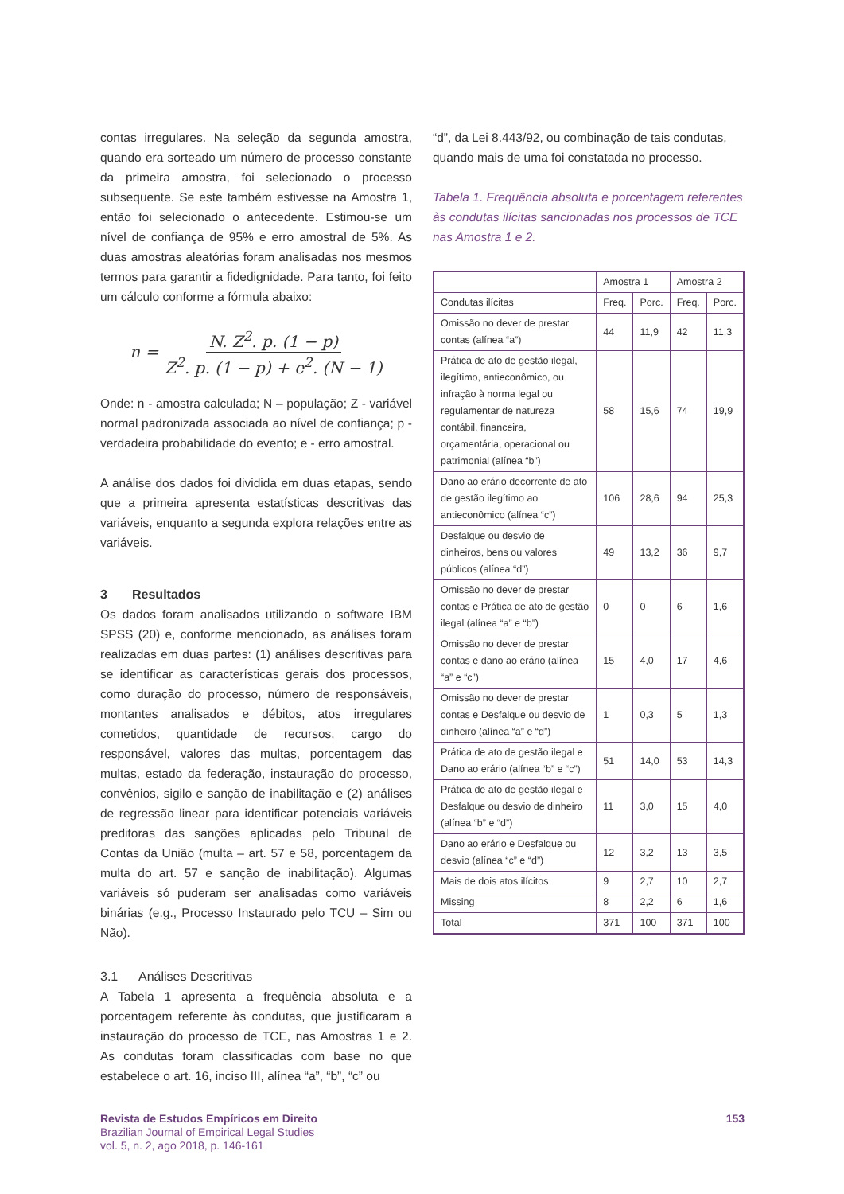contas irregulares. Na seleção da segunda amostra, quando era sorteado um número de processo constante da primeira amostra, foi selecionado o processo subsequente. Se este também estivesse na Amostra 1, então foi selecionado o antecedente. Estimou-se um nível de confiança de 95% e erro amostral de 5%. As duas amostras aleatórias foram analisadas nos mesmos termos para garantir a fidedignidade. Para tanto, foi feito um cálculo conforme a fórmula abaixo:
n = N. Z<sup>2</sup>. p. (1 − p) Z<sup>2</sup>. p. (1 − p) + e<sup>2</sup>. (N − 1)
Onde: n - amostra calculada; N – população; Z - variável normal padronizada associada ao nível de confiança; p - verdadeira probabilidade do evento; e - erro amostral.
A análise dos dados foi dividida em duas etapas, sendo que a primeira apresenta estatísticas descritivas das variáveis, enquanto a segunda explora relações entre as variáveis.
3 Resultados
Os dados foram analisados utilizando o software IBM SPSS (20) e, conforme mencionado, as análises foram realizadas em duas partes: (1) análises descritivas para se identificar as características gerais dos processos, como duração do processo, número de responsáveis, montantes analisados e débitos, atos irregulares cometidos, quantidade de recursos, cargo do responsável, valores das multas, porcentagem das multas, estado da federação, instauração do processo, convênios, sigilo e sanção de inabilitação e (2) análises de regressão linear para identificar potenciais variáveis preditoras das sanções aplicadas pelo Tribunal de Contas da União (multa – art. 57 e 58, porcentagem da multa do art. 57 e sanção de inabilitação). Algumas variáveis só puderam ser analisadas como variáveis binárias (e.g., Processo Instaurado pelo TCU – Sim ou Não).
3.1 Análises Descritivas
A Tabela 1 apresenta a frequência absoluta e a porcentagem referente às condutas, que justificaram a instauração do processo de TCE, nas Amostras 1 e 2. As condutas foram classificadas com base no que estabelece o art. 16, inciso III, alínea “a”, “b”, “c” ou
“d”, da Lei 8.443/92, ou combinação de tais condutas, quando mais de uma foi constatada no processo.
Tabela 1. Frequência absoluta e porcentagem referentes às condutas ilícitas sancionadas nos processos de TCE nas Amostra 1 e 2.
| | Amostra 1 | | Amostra 2 | |
| Condutas ilícitas | Freq. | Porc. | Freq. | Porc. |
| Omissão no dever de prestar contas (alínea “a”) | 44 | 11,9 | 42 | 11,3 |
| Prática de ato de gestão ilegal, ilegítimo, antieconômico, ou infração à norma legal ou regulamentar de natureza contábil, financeira, orçamentária, operacional ou patrimonial (alínea “b”) | 58 | 15,6 | 74 | 19,9 |
| Dano ao erário decorrente de ato de gestão ilegítimo ao antieconômico (alínea “c”) | 106 | 28,6 | 94 | 25,3 |
| Desfalque ou desvio de dinheiros, bens ou valores públicos (alínea “d”) | 49 | 13,2 | 36 | 9,7 |
| Omissão no dever de prestar contas e Prática de ato de gestão ilegal (alínea “a” e “b”) | 0 | 0 | 6 | 1,6 |
| Omissão no dever de prestar contas e dano ao erário (alínea “a” e “c”) | 15 | 4,0 | 17 | 4,6 |
| Omissão no dever de prestar contas e Desfalque ou desvio de dinheiro (alínea “a” e “d”) | 1 | 0,3 | 5 | 1,3 |
| Prática de ato de gestão ilegal e Dano ao erário (alínea “b” e “c”) | 51 | 14,0 | 53 | 14,3 |
| Prática de ato de gestão ilegal e Desfalque ou desvio de dinheiro (alínea “b” e “d”) | 11 | 3,0 | 15 | 4,0 |
| Dano ao erário e Desfalque ou desvio (alínea “c” e “d”) | 12 | 3,2 | 13 | 3,5 |
| Mais de dois atos ilícitos | 9 | 2,7 | 10 | 2,7 |
| Missing | 8 | 2,2 | 6 | 1,6 |
| Total | 371 | 100 | 371 | 100 |
Revista de Estudos Empíricos em Direito
Brazilian Journal of Empirical Legal Studies
vol. 5, n. 2, ago 2018, p. 146-161
153